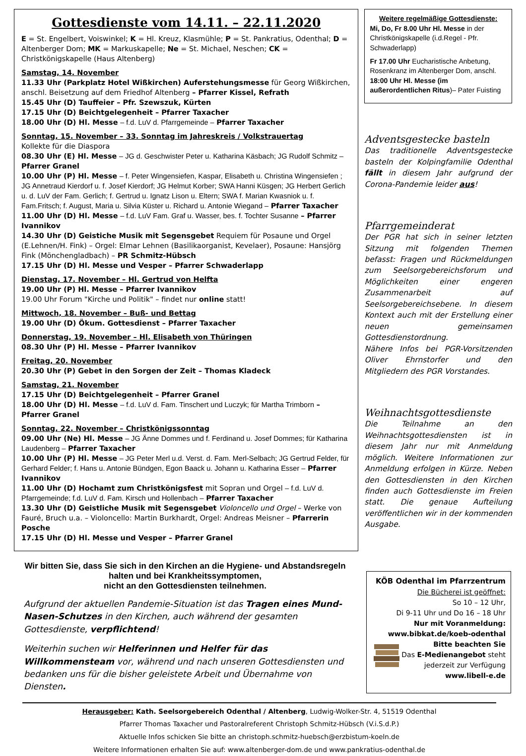Gottesdienste vom 14.11. – 22.11.2020
E = St. Engelbert, Voiswinkel; K = Hl. Kreuz, Klasmühle; P = St. Pankratius, Odenthal; D = Altenberger Dom; MK = Markuskapelle; Ne = St. Michael, Neschen; CK = Christkönigskapelle (Haus Altenberg)
Samstag, 14. November
11.33 Uhr (Parkplatz Hotel Wißkirchen) Auferstehungsmesse für Georg Wißkirchen, anschl. Beisetzung auf dem Friedhof Altenberg – Pfarrer Kissel, Refrath
15.45 Uhr (D) Tauffeier – Pfr. Szewszuk, Kürten
17.15 Uhr (D) Beichtgelegenheit – Pfarrer Taxacher
18.00 Uhr (D) Hl. Messe – f.d. LuV d. Pfarrgemeinde – Pfarrer Taxacher
Sonntag, 15. November – 33. Sonntag im Jahreskreis / Volkstrauertag
Kollekte für die Diaspora
08.30 Uhr (E) Hl. Messe – JG d. Geschwister Peter u. Katharina Käsbach; JG Rudolf Schmitz – Pfarrer Granel
10.00 Uhr (P) Hl. Messe – f. Peter Wingensiefen, Kaspar, Elisabeth u. Christina Wingensiefen ; JG Annetraud Kierdorf u. f. Josef Kierdorf; JG Helmut Korber; SWA Hanni Küsgen; JG Herbert Gerlich u. d. LuV der Fam. Gerlich; f. Gertrud u. Ignatz Lison u. Eltern; SWA f. Marian Kwasniok u. f. Fam.Fritsch; f. August, Maria u. Silvia Küster u. Richard u. Antonie Wiegand – Pfarrer Taxacher
11.00 Uhr (D) Hl. Messe – f.d. LuV Fam. Graf u. Wasser, bes. f. Tochter Susanne – Pfarrer Ivannikov
14.30 Uhr (D) Geistiche Musik mit Segensgebet Requiem für Posaune und Orgel (E.Lehnen/H. Fink) – Orgel: Elmar Lehnen (Basilikaorganist, Kevelaer), Posaune: Hansjörg Fink (Mönchengladbach) – PR Schmitz-Hübsch
17.15 Uhr (D) Hl. Messe und Vesper – Pfarrer Schwaderlapp
Dienstag, 17. November – Hl. Gertrud von Helfta
19.00 Uhr (P) Hl. Messe – Pfarrer Ivannikov
19.00 Uhr Forum "Kirche und Politik" – findet nur online statt!
Mittwoch, 18. November – Buß- und Bettag
19.00 Uhr (D) Ökum. Gottesdienst – Pfarrer Taxacher
Donnerstag, 19. November – Hl. Elisabeth von Thüringen
08.30 Uhr (P) Hl. Messe – Pfarrer Ivannikov
Freitag, 20. November
20.30 Uhr (P) Gebet in den Sorgen der Zeit – Thomas Kladeck
Samstag, 21. November
17.15 Uhr (D) Beichtgelegenheit – Pfarrer Granel
18.00 Uhr (D) Hl. Messe – f.d. LuV d. Fam. Tinschert und Luczyk; für Martha Trimborn – Pfarrer Granel
Sonntag, 22. November – Christkönigssonntag
09.00 Uhr (Ne) Hl. Messe – JG Änne Dommes und f. Ferdinand u. Josef Dommes; für Katharina Laudenberg – Pfarrer Taxacher
10.00 Uhr (P) Hl. Messe – JG Peter Merl u.d. Verst. d. Fam. Merl-Selbach; JG Gertrud Felder, für Gerhard Felder; f. Hans u. Antonie Bündgen, Egon Baack u. Johann u. Katharina Esser – Pfarrer Ivannikov
11.00 Uhr (D) Hochamt zum Christkönigsfest mit Sopran und Orgel – f.d. LuV d. Pfarrgemeinde; f.d. LuV d. Fam. Kirsch und Hollenbach – Pfarrer Taxacher
13.30 Uhr (D) Geistliche Musik mit Segensgebet Violoncello und Orgel – Werke von Fauré, Bruch u.a. – Violoncello: Martin Burkhardt, Orgel: Andreas Meisner – Pfarrerin Posche
17.15 Uhr (D) Hl. Messe und Vesper – Pfarrer Granel
Weitere regelmäßige Gottesdienste:
Mi, Do, Fr 8.00 Uhr Hl. Messe in der Christkönigskapelle (i.d.Regel - Pfr. Schwaderlapp)
Fr 17.00 Uhr Eucharistische Anbetung, Rosenkranz im Altenberger Dom, anschl. 18:00 Uhr Hl. Messe (im außerordentlichen Ritus)– Pater Fuisting
Adventsgestecke basteln
Das traditionelle Adventsgestecke basteln der Kolpingfamilie Odenthal fällt in diesem Jahr aufgrund der Corona-Pandemie leider aus!
Pfarrgemeinderat
Der PGR hat sich in seiner letzten Sitzung mit folgenden Themen befasst: Fragen und Rückmeldungen zum Seelsorgebereichsforum und Möglichkeiten einer engeren Zusammenarbeit auf Seelsorgebereichsebene. In diesem Kontext auch mit der Erstellung einer neuen gemeinsamen Gottesdienstordnung.
Nähere Infos bei PGR-Vorsitzenden Oliver Ehrnstorfer und den Mitgliedern des PGR Vorstandes.
Weihnachtsgottesdienste
Die Teilnahme an den Weihnachtsgottesdiensten ist in diesem Jahr nur mit Anmeldung möglich. Weitere Informationen zur Anmeldung erfolgen in Kürze. Neben den Gottesdiensten in den Kirchen finden auch Gottesdienste im Freien statt. Die genaue Aufteilung veröffentlichen wir in der kommenden Ausgabe.
Wir bitten Sie, dass Sie sich in den Kirchen an die Hygiene- und Abstandsregeln halten und bei Krankheitssymptomen,
nicht an den Gottesdiensten teilnehmen.
Aufgrund der aktuellen Pandemie-Situation ist das Tragen eines Mund-Nasen-Schutzes in den Kirchen, auch während der gesamten Gottesdienste, verpflichtend!
Weiterhin suchen wir Helferinnen und Helfer für das Willkommensteam vor, während und nach unseren Gottesdiensten und bedanken uns für die bisher geleistete Arbeit und Übernahme von Diensten.
KÖB Odenthal im Pfarrzentrum
Die Bücherei ist geöffnet:
So 10 – 12 Uhr,
Di 9-11 Uhr und Do 16 – 18 Uhr
Nur mit Voranmeldung:
www.bibkat.de/koeb-odenthal
Bitte beachten Sie
Das E-Medienangebot steht
jederzeit zur Verfügung
www.libell-e.de
Herausgeber: Kath. Seelsorgebereich Odenthal / Altenberg, Ludwig-Wolker-Str. 4, 51519 Odenthal
Pfarrer Thomas Taxacher und Pastoralreferent Christoph Schmitz-Hübsch (V.i.S.d.P.)
Aktuelle Infos schicken Sie bitte an christoph.schmitz-huebsch@erzbistum-koeln.de
Weitere Informationen erhalten Sie auf: www.altenberger-dom.de und www.pankratius-odenthal.de